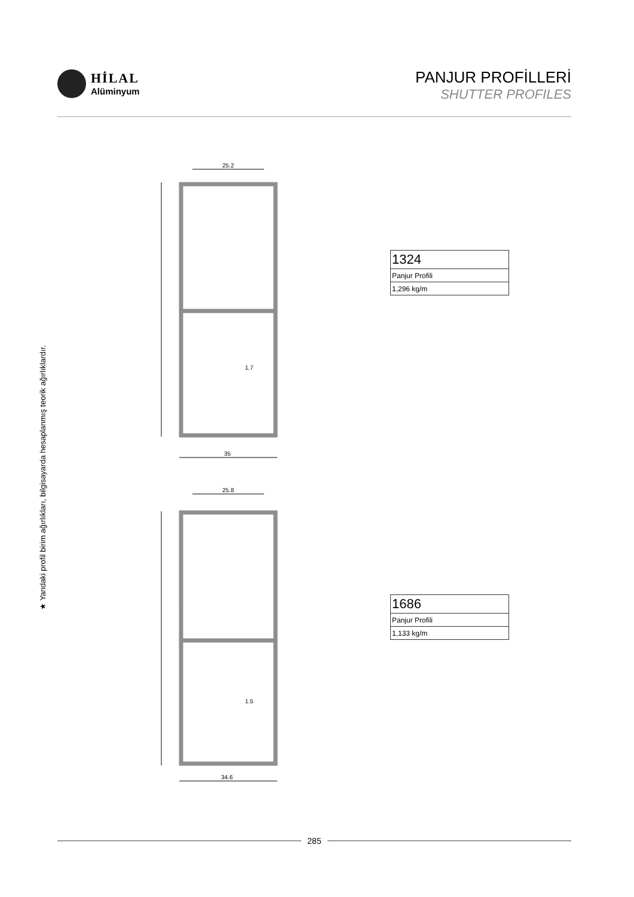HİLAL
Alüminyum
PANJUR PROFİLLERİ
SHUTTER PROFILES
★ Yandaki profil birim ağırlıkları, bilgisayarda hesaplanmış teorik ağırlıklardır.
25.2
35
1.7
25.8
34.6
1.5
| 1324 |
| Panjur Profili |
| 1,296 kg/m |
| 1686 |
| Panjur Profili |
| 1,133 kg/m |
285